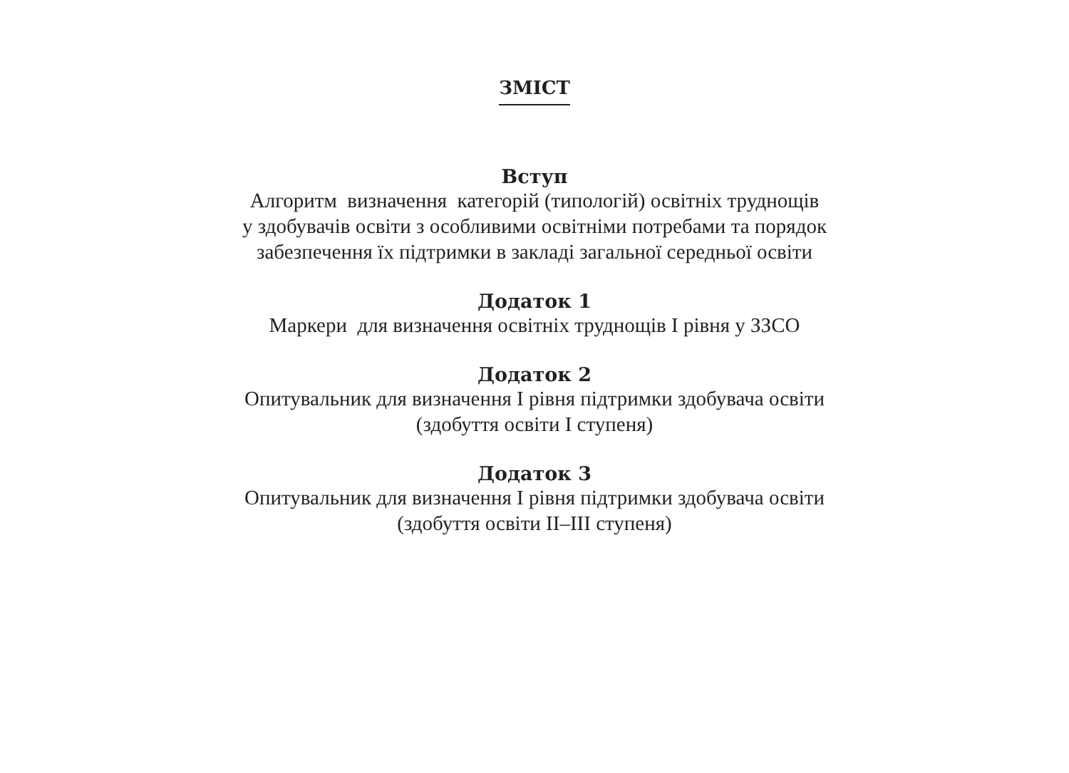ЗМІСТ
Вступ
Алгоритм визначення категорій (типологій) освітніх труднощів
у здобувачів освіти з особливими освітніми потребами та порядок
забезпечення їх підтримки в закладі загальної середньої освіти
Додаток 1
Маркери для визначення освітніх труднощів І рівня у ЗЗСО
Додаток 2
Опитувальник для визначення І рівня підтримки здобувача освіти
(здобуття освіти І ступеня)
Додаток 3
Опитувальник для визначення І рівня підтримки здобувача освіти
(здобуття освіти ІІ–ІІІ ступеня)